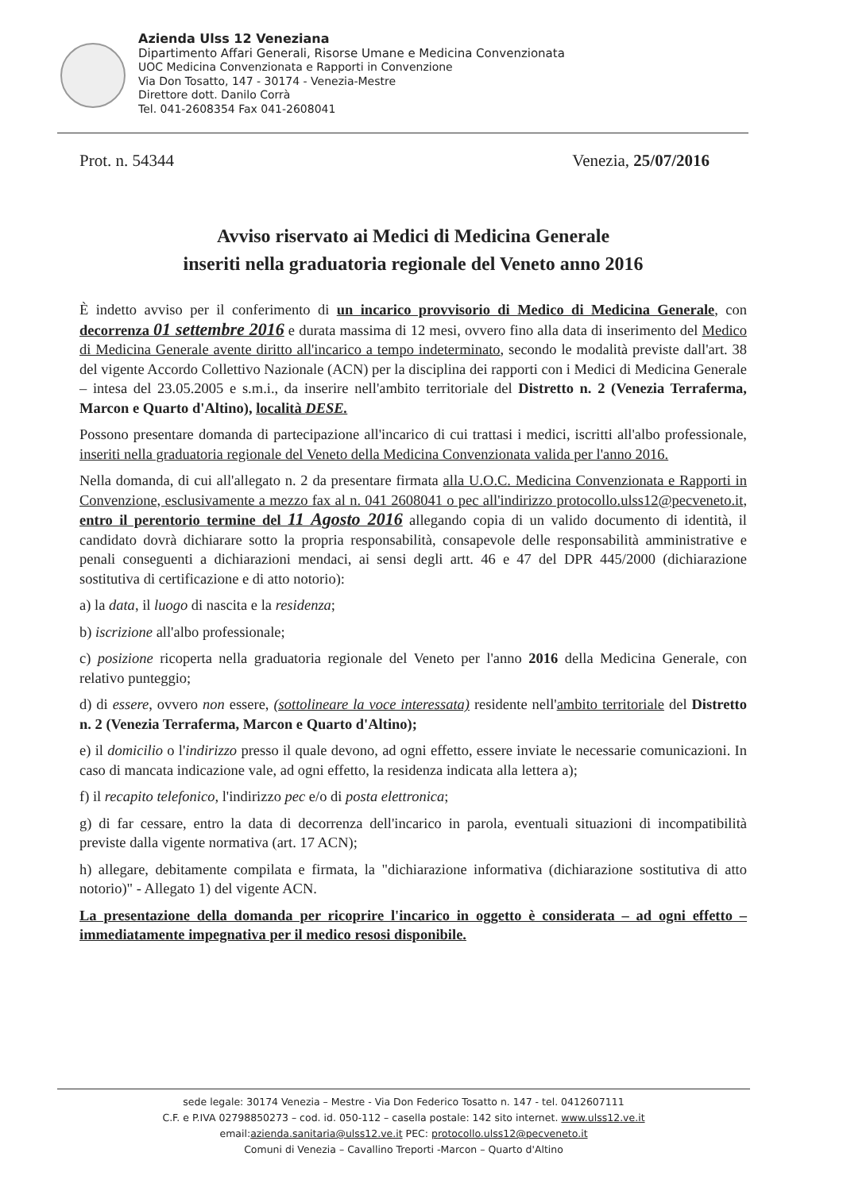Azienda Ulss 12 Veneziana
Dipartimento Affari Generali, Risorse Umane e Medicina Convenzionata
UOC Medicina Convenzionata e Rapporti in Convenzione
Via Don Tosatto, 147 - 30174 - Venezia-Mestre
Direttore dott. Danilo Corrà
Tel. 041-2608354 Fax 041-2608041
Prot. n. 54344 Venezia, 25/07/2016
Avviso riservato ai Medici di Medicina Generale
inseriti nella graduatoria regionale del Veneto anno 2016
È indetto avviso per il conferimento di un incarico provvisorio di Medico di Medicina Generale, con decorrenza 01 settembre 2016 e durata massima di 12 mesi, ovvero fino alla data di inserimento del Medico di Medicina Generale avente diritto all'incarico a tempo indeterminato, secondo le modalità previste dall'art. 38 del vigente Accordo Collettivo Nazionale (ACN) per la disciplina dei rapporti con i Medici di Medicina Generale – intesa del 23.05.2005 e s.m.i., da inserire nell'ambito territoriale del Distretto n. 2 (Venezia Terraferma, Marcon e Quarto d'Altino), località DESE.
Possono presentare domanda di partecipazione all'incarico di cui trattasi i medici, iscritti all'albo professionale, inseriti nella graduatoria regionale del Veneto della Medicina Convenzionata valida per l'anno 2016.
Nella domanda, di cui all'allegato n. 2 da presentare firmata alla U.O.C. Medicina Convenzionata e Rapporti in Convenzione, esclusivamente a mezzo fax al n. 041 2608041 o pec all'indirizzo protocollo.ulss12@pecveneto.it, entro il perentorio termine del 11 Agosto 2016 allegando copia di un valido documento di identità, il candidato dovrà dichiarare sotto la propria responsabilità, consapevole delle responsabilità amministrative e penali conseguenti a dichiarazioni mendaci, ai sensi degli artt. 46 e 47 del DPR 445/2000 (dichiarazione sostitutiva di certificazione e di atto notorio):
a) la data, il luogo di nascita e la residenza;
b) iscrizione all'albo professionale;
c) posizione ricoperta nella graduatoria regionale del Veneto per l'anno 2016 della Medicina Generale, con relativo punteggio;
d) di essere, ovvero non essere, (sottolineare la voce interessata) residente nell'ambito territoriale del Distretto n. 2 (Venezia Terraferma, Marcon e Quarto d'Altino);
e) il domicilio o l'indirizzo presso il quale devono, ad ogni effetto, essere inviate le necessarie comunicazioni. In caso di mancata indicazione vale, ad ogni effetto, la residenza indicata alla lettera a);
f) il recapito telefonico, l'indirizzo pec e/o di posta elettronica;
g) di far cessare, entro la data di decorrenza dell'incarico in parola, eventuali situazioni di incompatibilità previste dalla vigente normativa (art. 17 ACN);
h) allegare, debitamente compilata e firmata, la "dichiarazione informativa (dichiarazione sostitutiva di atto notorio)" - Allegato 1) del vigente ACN.
La presentazione della domanda per ricoprire l'incarico in oggetto è considerata – ad ogni effetto – immediatamente impegnativa per il medico resosi disponibile.
sede legale: 30174 Venezia – Mestre - Via Don Federico Tosatto n. 147 - tel. 0412607111
C.F. e P.IVA 02798850273 – cod. id. 050-112 – casella postale: 142 sito internet. www.ulss12.ve.it
email:azienda.sanitaria@ulss12.ve.it PEC: protocollo.ulss12@pecveneto.it
Comuni di Venezia – Cavallino Treporti -Marcon – Quarto d'Altino